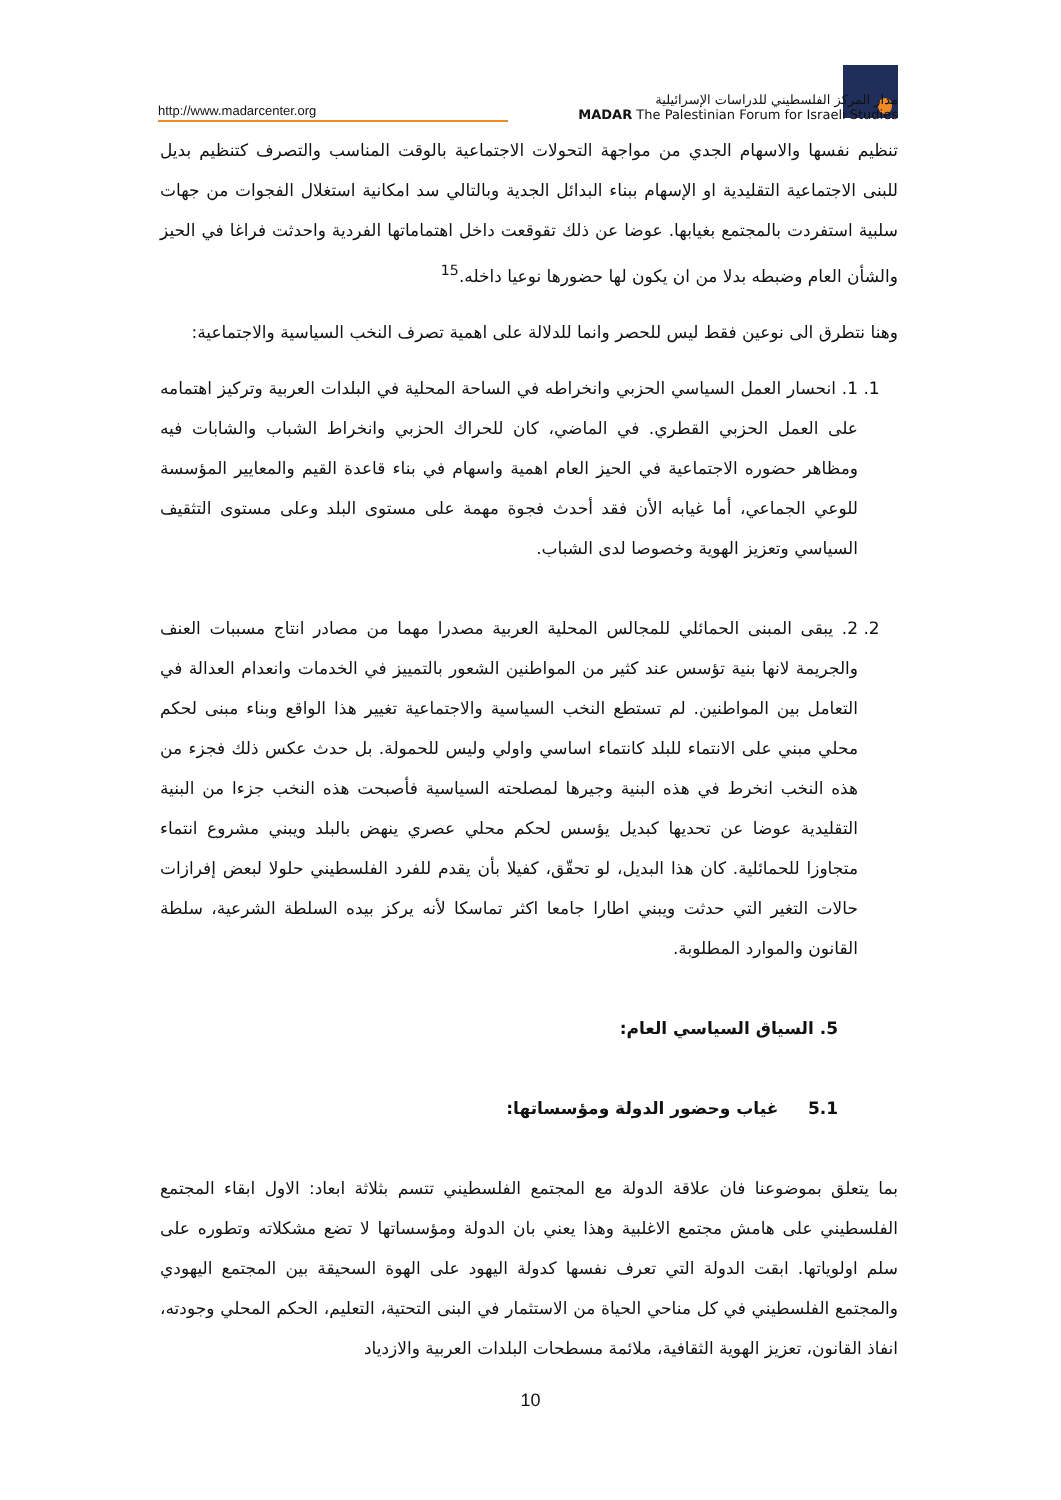http://www.madarcenter.org
مدار المركز الفلسطيني للدراسات الإسرائيلية
MADAR The Palestinian Forum for Israeli Studies
تنظيم نفسها والاسهام الجدي من مواجهة التحولات الاجتماعية بالوقت المناسب والتصرف كتنظيم بديل للبنى الاجتماعية التقليدية او الإسهام ببناء البدائل الجدية وبالتالي سد امكانية استغلال الفجوات من جهات سلبية استفردت بالمجتمع بغيابها. عوضا عن ذلك تقوقعت داخل اهتماماتها الفردية واحدثت فراغا في الحيز والشأن العام وضبطه بدلا من ان يكون لها حضورها نوعيا داخله.<sup>15</sup>
وهنا نتطرق الى نوعين فقط ليس للحصر وانما للدلالة على اهمية تصرف النخب السياسية والاجتماعية:
1. 1. انحسار العمل السياسي الحزبي وانخراطه في الساحة المحلية في البلدات العربية وتركيز اهتمامه على العمل الحزبي القطري. في الماضي، كان للحراك الحزبي وانخراط الشباب والشابات فيه ومظاهر حضوره الاجتماعية في الحيز العام اهمية واسهام في بناء قاعدة القيم والمعايير المؤسسة للوعي الجماعي، أما غيابه الأن فقد أحدث فجوة مهمة على مستوى البلد وعلى مستوى التثقيف السياسي وتعزيز الهوية وخصوصا لدى الشباب.
2. 2. يبقى المبنى الحمائلي للمجالس المحلية العربية مصدرا مهما من مصادر انتاج مسببات العنف والجريمة لانها بنية تؤسس عند كثير من المواطنين الشعور بالتمييز في الخدمات وانعدام العدالة في التعامل بين المواطنين. لم تستطع النخب السياسية والاجتماعية تغيير هذا الواقع وبناء مبنى لحكم محلي مبني على الانتماء للبلد كانتماء اساسي واولي وليس للحمولة. بل حدث عكس ذلك فجزء من هذه النخب انخرط في هذه البنية وجيرها لمصلحته السياسية فأصبحت هذه النخب جزءا من البنية التقليدية عوضا عن تحديها كبديل يؤسس لحكم محلي عصري ينهض بالبلد ويبني مشروع انتماء متجاوزا للحمائلية. كان هذا البديل، لو تحقّق، كفيلا بأن يقدم للفرد الفلسطيني حلولا لبعض إفرازات حالات التغير التي حدثت ويبني اطارا جامعا اكثر تماسكا لأنه يركز بيده السلطة الشرعية، سلطة القانون والموارد المطلوبة.
5. السياق السياسي العام:
5.1 غياب وحضور الدولة ومؤسساتها:
بما يتعلق بموضوعنا فان علاقة الدولة مع المجتمع الفلسطيني تتسم بثلاثة ابعاد: الاول ابقاء المجتمع الفلسطيني على هامش مجتمع الاغلبية وهذا يعني بان الدولة ومؤسساتها لا تضع مشكلاته وتطوره على سلم اولوياتها. ابقت الدولة التي تعرف نفسها كدولة اليهود على الهوة السحيقة بين المجتمع اليهودي والمجتمع الفلسطيني في كل مناحي الحياة من الاستثمار في البنى التحتية، التعليم، الحكم المحلي وجودته، انفاذ القانون، تعزيز الهوية الثقافية، ملائمة مسطحات البلدات العربية والازدياد
10